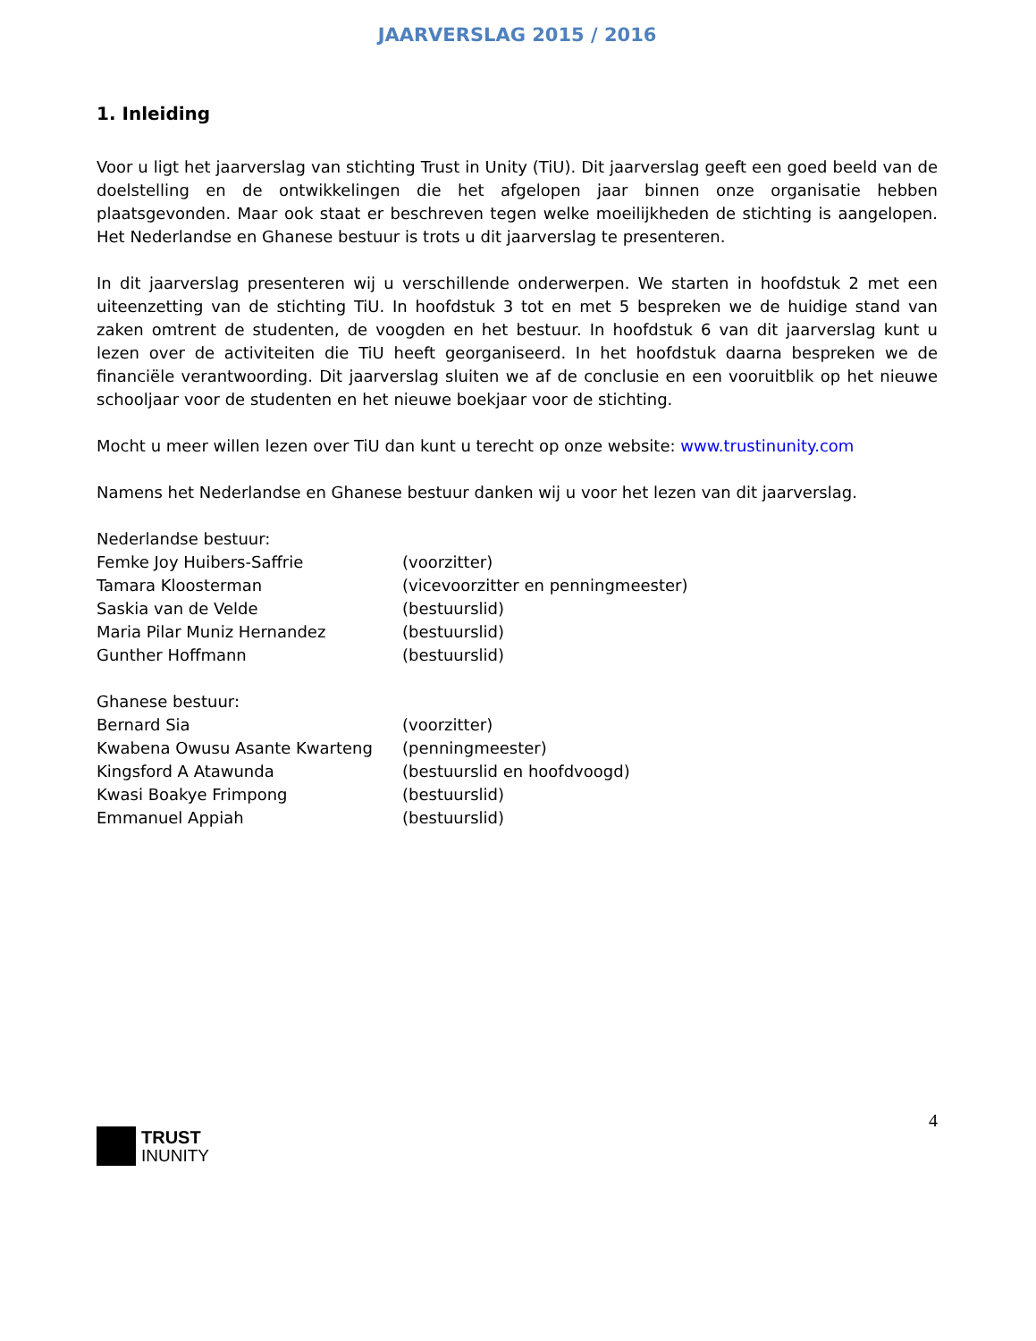JAARVERSLAG 2015 / 2016
1. Inleiding
Voor u ligt het jaarverslag van stichting Trust in Unity (TiU). Dit jaarverslag geeft een goed beeld van de doelstelling en de ontwikkelingen die het afgelopen jaar binnen onze organisatie hebben plaatsgevonden. Maar ook staat er beschreven tegen welke moeilijkheden de stichting is aangelopen. Het Nederlandse en Ghanese bestuur is trots u dit jaarverslag te presenteren.
In dit jaarverslag presenteren wij u verschillende onderwerpen. We starten in hoofdstuk 2 met een uiteenzetting van de stichting TiU. In hoofdstuk 3 tot en met 5 bespreken we de huidige stand van zaken omtrent de studenten, de voogden en het bestuur. In hoofdstuk 6 van dit jaarverslag kunt u lezen over de activiteiten die TiU heeft georganiseerd. In het hoofdstuk daarna bespreken we de financiële verantwoording. Dit jaarverslag sluiten we af de conclusie en een vooruitblik op het nieuwe schooljaar voor de studenten en het nieuwe boekjaar voor de stichting.
Mocht u meer willen lezen over TiU dan kunt u terecht op onze website: www.trustinunity.com
Namens het Nederlandse en Ghanese bestuur danken wij u voor het lezen van dit jaarverslag.
Nederlandse bestuur:
Femke Joy Huibers-Saffrie (voorzitter)
Tamara Kloosterman (vicevoorzitter en penningmeester)
Saskia van de Velde (bestuurslid)
Maria Pilar Muniz Hernandez (bestuurslid)
Gunther Hoffmann (bestuurslid)
Ghanese bestuur:
Bernard Sia (voorzitter)
Kwabena Owusu Asante Kwarteng (penningmeester)
Kingsford A Atawunda (bestuurslid en hoofdvoogd)
Kwasi Boakye Frimpong (bestuurslid)
Emmanuel Appiah (bestuurslid)
TRUST
INUNITY
4